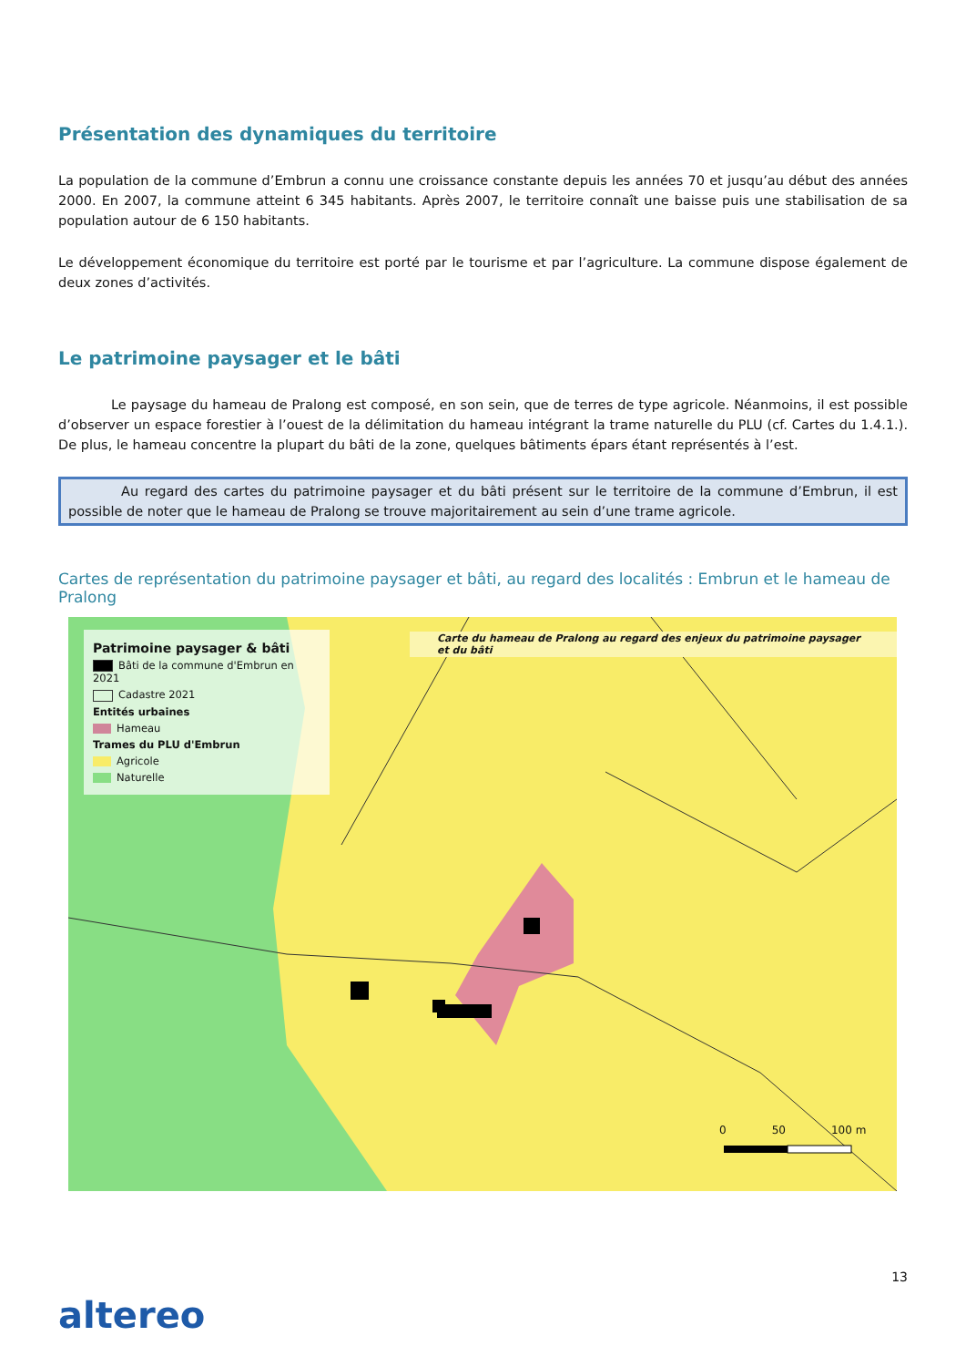Présentation des dynamiques du territoire
La population de la commune d’Embrun a connu une croissance constante depuis les années 70 et jusqu’au début des années 2000. En 2007, la commune atteint 6 345 habitants. Après 2007, le territoire connaît une baisse puis une stabilisation de sa population autour de 6 150 habitants.
Le développement économique du territoire est porté par le tourisme et par l’agriculture. La commune dispose également de deux zones d’activités.
Le patrimoine paysager et le bâti
    Le paysage du hameau de Pralong est composé, en son sein, que de terres de type agricole. Néanmoins, il est possible d’observer un espace forestier à l’ouest de la délimitation du hameau intégrant la trame naturelle du PLU (cf. Cartes du 1.4.1.). De plus, le hameau concentre la plupart du bâti de la zone, quelques bâtiments épars étant représentés à l’est.
    Au regard des cartes du patrimoine paysager et du bâti présent sur le territoire de la commune d’Embrun, il est possible de noter que le hameau de Pralong se trouve majoritairement au sein d’une trame agricole.
Cartes de représentation du patrimoine paysager et bâti, au regard des localités : Embrun et le hameau de Pralong
Patrimoine paysager & bâti
Bâti de la commune d'Embrun en 2021
Cadastre 2021
Entités urbaines
Hameau
Trames du PLU d'Embrun
Agricole
Naturelle
Carte du hameau de Pralong au regard des enjeux du patrimoine paysager et du bâti
0 50 100 m
13
altereo